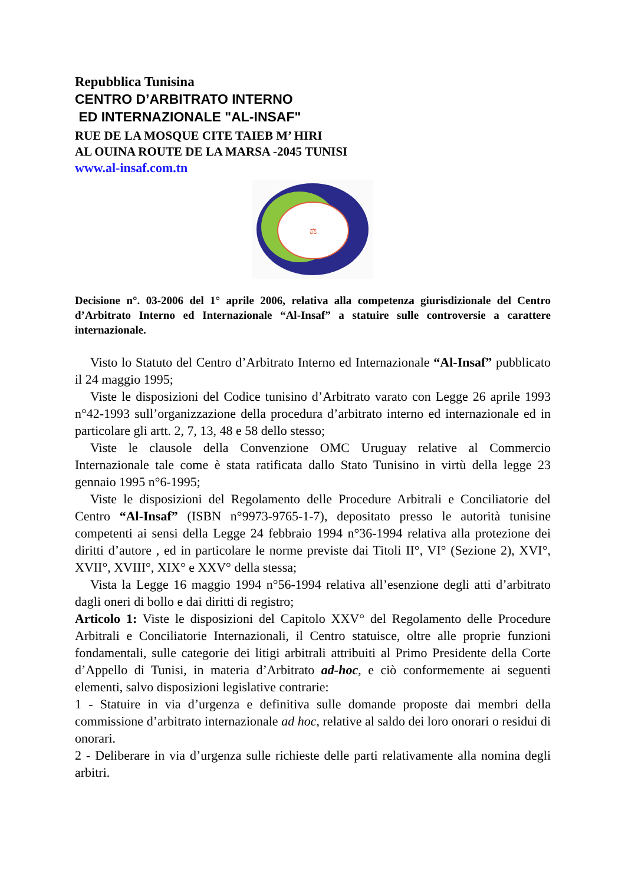Repubblica Tunisina
CENTRO D’ARBITRATO INTERNO
ED INTERNAZIONALE "AL-INSAF"
RUE DE LA MOSQUE CITE TAIEB M’ HIRI
AL OUINA ROUTE DE LA MARSA -2045 TUNISI
www.al-insaf.com.tn
⚖
Decisione n°. 03-2006 del 1° aprile 2006, relativa alla competenza giurisdizionale del Centro d’Arbitrato Interno ed Internazionale “Al-Insaf” a statuire sulle controversie a carattere internazionale.
Visto lo Statuto del Centro d’Arbitrato Interno ed Internazionale “Al-Insaf” pubblicato il 24 maggio 1995;
Viste le disposizioni del Codice tunisino d’Arbitrato varato con Legge 26 aprile 1993 n°42-1993 sull’organizzazione della procedura d’arbitrato interno ed internazionale ed in particolare gli artt. 2, 7, 13, 48 e 58 dello stesso;
Viste le clausole della Convenzione OMC Uruguay relative al Commercio Internazionale tale come è stata ratificata dallo Stato Tunisino in virtù della legge 23 gennaio 1995 n°6-1995;
Viste le disposizioni del Regolamento delle Procedure Arbitrali e Conciliatorie del Centro “Al-Insaf” (ISBN n°9973-9765-1-7), depositato presso le autorità tunisine competenti ai sensi della Legge 24 febbraio 1994 n°36-1994 relativa alla protezione dei diritti d’autore , ed in particolare le norme previste dai Titoli II°, VI° (Sezione 2), XVI°, XVII°, XVIII°, XIX° e XXV° della stessa;
Vista la Legge 16 maggio 1994 n°56-1994 relativa all’esenzione degli atti d’arbitrato dagli oneri di bollo e dai diritti di registro;
Articolo 1: Viste le disposizioni del Capitolo XXV° del Regolamento delle Procedure Arbitrali e Conciliatorie Internazionali, il Centro statuisce, oltre alle proprie funzioni fondamentali, sulle categorie dei litigi arbitrali attribuiti al Primo Presidente della Corte d’Appello di Tunisi, in materia d’Arbitrato ad-hoc, e ciò conformemente ai seguenti elementi, salvo disposizioni legislative contrarie:
1 - Statuire in via d’urgenza e definitiva sulle domande proposte dai membri della commissione d’arbitrato internazionale ad hoc, relative al saldo dei loro onorari o residui di onorari.
2 - Deliberare in via d’urgenza sulle richieste delle parti relativamente alla nomina degli arbitri.